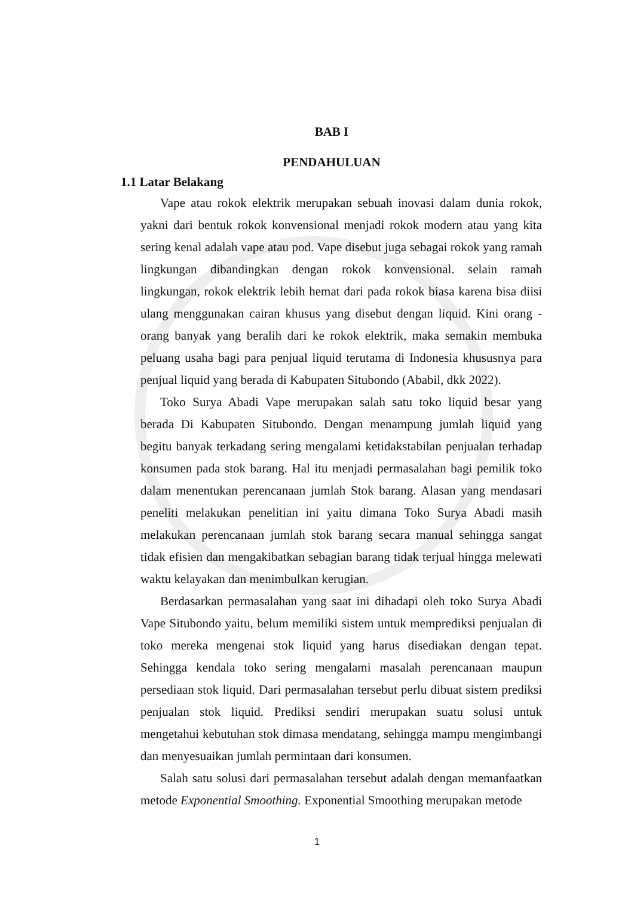BAB I
PENDAHULUAN
1.1 Latar Belakang
Vape atau rokok elektrik merupakan sebuah inovasi dalam dunia rokok, yakni dari bentuk rokok konvensional menjadi rokok modern atau yang kita sering kenal adalah vape atau pod. Vape disebut juga sebagai rokok yang ramah lingkungan dibandingkan dengan rokok konvensional. selain ramah lingkungan, rokok elektrik lebih hemat dari pada rokok biasa karena bisa diisi ulang menggunakan cairan khusus yang disebut dengan liquid. Kini orang - orang banyak yang beralih dari ke rokok elektrik, maka semakin membuka peluang usaha bagi para penjual liquid terutama di Indonesia khususnya para penjual liquid yang berada di Kabupaten Situbondo (Ababil, dkk 2022).
Toko Surya Abadi Vape merupakan salah satu toko liquid besar yang berada Di Kabupaten Situbondo. Dengan menampung jumlah liquid yang begitu banyak terkadang sering mengalami ketidakstabilan penjualan terhadap konsumen pada stok barang. Hal itu menjadi permasalahan bagi pemilik toko dalam menentukan perencanaan jumlah Stok barang. Alasan yang mendasari peneliti melakukan penelitian ini yaitu dimana Toko Surya Abadi masih melakukan perencanaan jumlah stok barang secara manual sehingga sangat tidak efisien dan mengakibatkan sebagian barang tidak terjual hingga melewati waktu kelayakan dan menimbulkan kerugian.
Berdasarkan permasalahan yang saat ini dihadapi oleh toko Surya Abadi Vape Situbondo yaitu, belum memiliki sistem untuk memprediksi penjualan di toko mereka mengenai stok liquid yang harus disediakan dengan tepat. Sehingga kendala toko sering mengalami masalah perencanaan maupun persediaan stok liquid. Dari permasalahan tersebut perlu dibuat sistem prediksi penjualan stok liquid. Prediksi sendiri merupakan suatu solusi untuk mengetahui kebutuhan stok dimasa mendatang, sehingga mampu mengimbangi dan menyesuaikan jumlah permintaan dari konsumen.
Salah satu solusi dari permasalahan tersebut adalah dengan memanfaatkan metode Exponential Smoothing. Exponential Smoothing merupakan metode
1